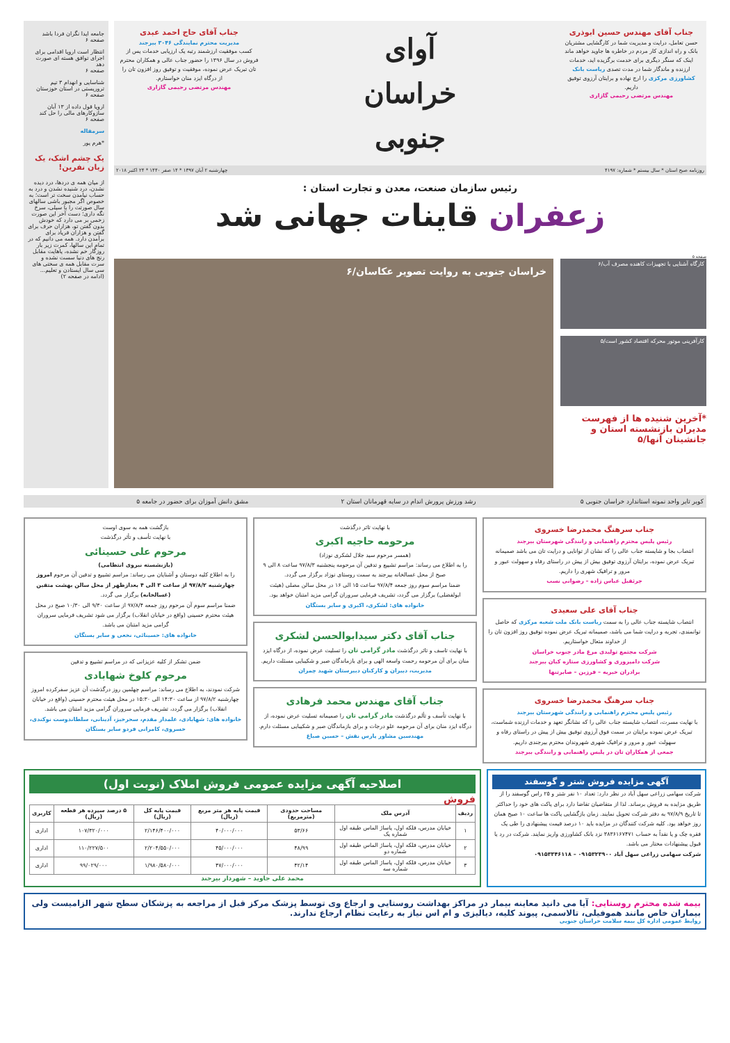جناب آقای مهندس حسین ابوذری
حسن تعامل، درایت و مدیریت شما در کارگشایی مشتریان بانک و راه اندازی کار مردم در خاطره ها جاوید خواهد ماند اینک که سنگر دیگری برای خدمت برگزیده اید، خدمات ارزنده و ماندگار شما در مدت تصدی ریاست بانک کشاورزی مرکزی را ارج نهاده و برایتان آرزوی توفیق داریم.
مهندس مرتضی رحیمی گازاری
آوای خراسان جنوبی
جناب آقای حاج احمد عبدی
مدیریت محترم نمایندگی ۳۰۴۶ بیرجند
کسب موفقیت ارزشمند رتبه یک ارزیابی خدمات پس از فروش در سال ۱۳۹۶ را حضور جناب عالی و همکاران محترم تان تبریک عرض نموده، موفقیت و توفیق روز افزون تان را از درگاه ایزد منان خواستارم.
مهندس مرتضی رحیمی گازاری
روزنامه صبح استان * سال بیستم * شماره: ۴۱۹۷ چهارشنبه ۲ آبان ۱۳۹۷ * ۱۴ صفر ۱۴۴۰ * ۲۴ اکتبر ۲۰۱۸
رئیس سازمان صنعت، معدن و تجارت استان :
زعفران قاینات جهانی شد
صفحه ۵
کارگاه آشنایی با تجهیزات کاهنده مصرف آب/۶
کارآفرینی موتور محرکه اقتصاد کشور است/۵
*آخرین شنیده ها از فهرست مدیران بازنشسته استان و جانشینان آنها/۵
خراسان جنوبی به روایت تصویر عکاسان/۶
جامعه ایدا نگران فردا باشد
صفحه ۶
انتظار است اروپا اقدامی برای اجرای توافق هسته ای صورت دهد
صفحه ۶
شناسایی و انهدام ۳ تیم تروریستی در استان خوزستان
صفحه ۶
اروپا قول داده از ۱۳ آبان سازوکارهای مالی را حل کند
صفحه ۶
سرمقاله
*هرم پور
یک چشم اشک، یک زبان نفرین!
از میان همه ی دردها، درد دیده نشدن، درد شنیده نشدن و درد به حساب نیامدن سخت تر است؛ به خصوص اگر مجبور باشی سالهای سال صورتت را با سیلی، سرخ نگه داری؛ دست آخر این صورت زخمی بر می دارد که خودش بدون گفتن تو، هزاران حرف برای گفتن و هزاران فریاد برای برآمدن دارد. همه می دانیم که در تمام این سالها، کمرت زیر بار روزگار خم نشده، پاهایت مقابل رنج های دنیا سست نشده و سرت مقابل همه ی سختی های سی سال ایستادن و تعلیم... (ادامه در صفحه ۲)
کویر تایر واحد نمونه استاندارد خراسان جنوبی ۵
رشد ورزش پرورش اندام در سایه قهرمانان استان ۲
مشق دانش آموزان برای حضور در جامعه ۵
جناب سرهنگ محمدرضا خسروی
رئیس پلیس محترم راهنمایی و رانندگی شهرستان بیرجند
انتصاب بجا و شایسته جناب عالی را که نشان از توانایی و درایت تان می باشد صمیمانه تبریک عرض نموده، برایتان آرزوی توفیق بیش از پیش در راستای رفاه و سهولت عبور و مرور و ترافیک شهری را داریم.
جرثقیل عباس زاده – رضوانی نسب
جناب آقای علی سعیدی
انتصاب شایسته جناب عالی را به سمت ریاست بانک ملت شعبه مرکزی که حاصل توانمندی، تجربه و درایت شما می باشد، صمیمانه تبریک عرض نموده توفیق روز افزون تان را از خداوند متعال خواستاریم.
شرکت مجتمع تولیدی مرغ مادر جنوب خراسان
شرکت دامپروری و کشاورزی ستاره کیان بیرجند
برادران خیریه – فرزین – صابرتنها
جناب سرهنگ محمدرضا خسروی
رئیس پلیس محترم راهنمایی و رانندگی شهرستان بیرجند
با نهایت مسرت، انتصاب شایسته جناب عالی را که نشانگر تعهد و خدمات ارزنده شماست، تبریک عرض نموده برایتان در سمت فوق آرزوی توفیق بیش از پیش در راستای رفاه و سهولت عبور و مرور و ترافیک شهری شهروندان محترم بیرجندی داریم.
جمعی از همکاران تان در پلیس راهنمایی و رانندگی بیرجند
با نهایت تاثر درگذشت
مرحومه حاجیه اکبری
(همسر مرحوم سید جلال لشکری نوزاد)
را به اطلاع می رساند: مراسم تشییع و تدفین آن مرحومه پنجشنبه ۹۷/۸/۳ ساعت ۸ الی ۹ صبح از محل غسالخانه بیرجند به سمت روستای نوزاد برگزار می گردد.
ضمنا مراسم سوم روز جمعه ۹۷/۸/۴ ساعت ۱۵ الی ۱۶ در محل سالن مصلی (هیئت ابولفضلی) برگزار می گردد، تشریف فرمایی سروران گرامی مزید امتنان خواهد بود.
خانواده های: لشکری، اکبری و سایر بستگان
جناب آقای دکتر سیدابوالحسن لشکری
با نهایت تاسف و تاثر درگذشت مادر گرامی تان را تسلیت عرض نموده، از درگاه ایزد منان برای آن مرحومه رحمت واسعه الهی و برای بازماندگان صبر و شکیبایی مسئلت داریم.
مدیریت، دبیران و کارکنان دبیرستان شهید چمران
جناب آقای مهندس محمد فرهادی
با نهایت تأسف و تألم درگذشت مادر گرامی تان را صمیمانه تسلیت عرض نموده، از درگاه ایزد منان برای آن مرحومه علو درجات و برای بازماندگان صبر و شکیبایی مسئلت دارم.
مهندسین مشاور پارس نقش – حسین صباغ
بازگشت همه به سوی اوست
با نهایت تأسف و تأثر درگذشت
مرحوم علی حسینائی
(بازنشسته نیروی انتظامی)
را به اطلاع کلیه دوستان و آشنایان می رساند: مراسم تشییع و تدفین آن مرحوم امروز چهارشنبه ۹۷/۸/۲ از ساعت ۳ الی ۴ بعدازظهر از محل سالن بهشت متقین (غسالخانه) برگزار می گردد.
ضمنا مراسم سوم آن مرحوم روز جمعه ۹۷/۸/۴ از ساعت ۹/۳۰ الی ۱۰/۳۰ صبح در محل هیئت محترم حسینی (واقع در خیابان انقلاب) برگزار می شود تشریف فرمایی سروران گرامی مزید امتنان می باشد.
خانواده های: حسینائی، نخعی و سایر بستگان
ضمن تشکر از کلیه عزیزانی که در مراسم تشییع و تدفین
مرحوم کلوخ شهابادی
شرکت نمودند، به اطلاع می رساند: مراسم چهلمین روز درگذشت آن عزیز سفرکرده امروز چهارشنبه ۹۷/۸/۲ از ساعت ۱۴:۳۰ الی ۱۵:۳۰ در محل هیئت محترم حسینی (واقع در خیابان انقلاب) برگزار می گردد، تشریف فرمایی سروران گرامی مزید امتنان می باشد.
خانواده های: شهابادی، علمدار مقدم، سحرخیز، آدینانی، سلطاندوست نوکندی، خسروی، کامرانی فردو سایر بستگان
آگهی مزایده فروش شتر و گوسفند
شرکت سهامی زراعی سهل آباد در نظر دارد: تعداد ۱۰ نفر شتر و ۲۵ راس گوسفند را از طریق مزایده به فروش برساند. لذا از متقاضیان تقاضا دارد برای پاکت های خود را حداکثر تا تاریخ ۹۷/۸/۹ به دفتر شرکت تحویل نمایند. زمان بازگشایی پاکت ها ساعت ۱۰ صبح همان روز خواهد بود. کلیه شرکت کنندگان در مزایده باید ۱۰ درصد قیمت پیشنهادی را طی یک فقره چک و یا نقداً به حساب ۳۸۳۶۱۶۷۴۷۱ نزد بانک کشاورزی واریز نمایند. شرکت در رد یا قبول پیشنهادات مختار می باشد.
شرکت سهامی زراعی سهل آباد ۰۹۱۵۳۲۳۹۰۰ – ۰۹۱۵۳۳۴۶۱۱۸
اصلاحیه آگهی مزایده عمومی فروش املاک (نوبت اول)
فروش
| ردیف | آدرس ملک | مساحت حدودی (مترمربع) | قیمت پایه هر متر مربع (ریال) | قیمت پایه کل (ریال) | ۵ درصد سپرده هر قطعه (ریال) | کاربری |
| --- | --- | --- | --- | --- | --- | --- |
| ۱ | خیابان مدرس، فلکه اول، پاساژ الماس طبقه اول شماره یک | ۵۳/۶۶ | ۴۰/۰۰۰/۰۰۰ | ۲/۱۴۶/۴۰۰/۰۰۰ | ۱۰۷/۳۲۰/۰۰۰ | اداری |
| ۲ | خیابان مدرس، فلکه اول، پاساژ الماس طبقه اول شماره دو | ۴۸/۹۹ | ۴۵/۰۰۰/۰۰۰ | ۲/۲۰۴/۵۵۰/۰۰۰ | ۱۱۰/۲۲۷/۵۰۰ | اداری |
| ۳ | خیابان مدرس، فلکه اول، پاساژ الماس طبقه اول شماره سه | ۴۲/۱۴ | ۴۷/۰۰۰/۰۰۰ | ۱/۹۸۰/۵۸۰/۰۰۰ | ۹۹/۰۲۹/۰۰۰ | اداری |
محمد علی جاوید – شهردار بیرجند
بیمه شده محترم روستایی: آیا می دانید معاینه بیمار در مراکز بهداشت روستایی و ارجاع وی توسط پزشک مرکز قبل از مراجعه به پزشکان سطح شهر الزامیست ولی بیماران خاص مانند هموفیلی، تالاسمی، پیوند کلیه، دیالیزی و ام اس نیاز به رعایت نظام ارجاع ندارند.
روابط عمومی اداره کل بیمه سلامت خراسان جنوبی